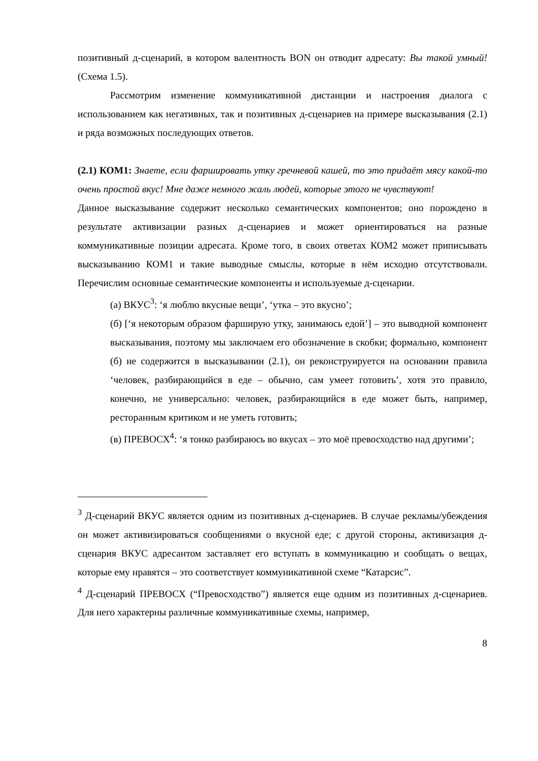позитивный д-сценарий, в котором валентность BON он отводит адресату: Вы такой умный! (Схема 1.5).
Рассмотрим изменение коммуникативной дистанции и настроения диалога с использованием как негативных, так и позитивных д-сценариев на примере высказывания (2.1) и ряда возможных последующих ответов.
(2.1) КОМ1: Знаете, если фаршировать утку гречневой кашей, то это придаёт мясу какой-то очень простой вкус! Мне даже немного жаль людей, которые этого не чувствуют!
Данное высказывание содержит несколько семантических компонентов; оно порождено в результате активизации разных д-сценариев и может ориентироваться на разные коммуникативные позиции адресата. Кроме того, в своих ответах КОМ2 может приписывать высказыванию КОМ1 и такие выводные смыслы, которые в нём исходно отсутствовали. Перечислим основные семантические компоненты и используемые д-сценарии.
(а) ВКУС<sup>3</sup>: ‘я люблю вкусные вещи’, ‘утка – это вкусно’;
(б) [‘я некоторым образом фарширую утку, занимаюсь едой’] – это выводной компонент высказывания, поэтому мы заключаем его обозначение в скобки; формально, компонент (б) не содержится в высказывании (2.1), он реконструируется на основании правила ‘человек, разбирающийся в еде – обычно, сам умеет готовить’, хотя это правило, конечно, не универсально: человек, разбирающийся в еде может быть, например, ресторанным критиком и не уметь готовить;
(в) ПРЕВОСХ<sup>4</sup>: ‘я тонко разбираюсь во вкусах – это моё превосходство над другими’;
<sup>3</sup> Д-сценарий ВКУС является одним из позитивных д-сценариев. В случае рекламы/убеждения он может активизироваться сообщениями о вкусной еде; с другой стороны, активизация д-сценария ВКУС адресантом заставляет его вступать в коммуникацию и сообщать о вещах, которые ему нравятся – это соответствует коммуникативной схеме “Катарсис”.
<sup>4</sup> Д-сценарий ПРЕВОСХ (“Превосходство”) является еще одним из позитивных д-сценариев. Для него характерны различные коммуникативные схемы, например,
8